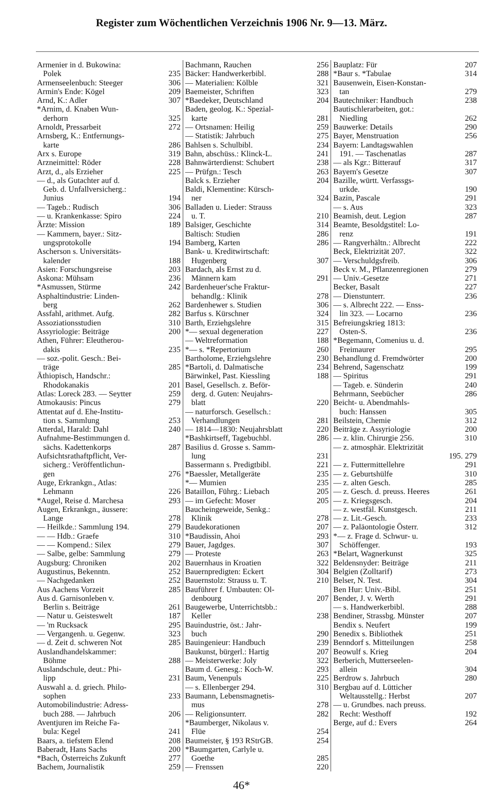Register zum Wöchentlichen Verzeichnis 1906 Nr. 9—13. März.
Armenier in d. Bukowina:
Polek 235
Armenseelenbuch: Steeger 306
Armin's Ende: Kögel 209
Arnd, K.: Adler 307
*Arnim, d. Knaben Wun-
derhorn 325
Arnoldt, Pressarbeit 272
Arnsberg, K.: Entfernungs-
karte 286
Arx s. Europe 319
Arzneimittel: Röder 228
Arzt, d., als Erzieher 225
— d., als Gutachter auf d.
Geb. d. Unfallversicherg.:
Junius 194
— Tageb.: Rudisch 306
— u. Krankenkasse: Spiro 224
Ärzte: Mission 189
— Kammern, bayer.: Sitz-
ungsprotokolle 194
Ascherson s. Universitäts-
kalender 188
Asien: Forschungsreise 203
Askona: Mühsam 236
*Asmussen, Stürme 242
Asphaltindustrie: Linden-
berg 262
Assfahl, arithmet. Aufg. 282
Assoziationsstudien 310
Assyriologie: Beiträge 200
Athen, Führer: Eleutherou-
dakis 235
— soz.-polit. Gesch.: Bei-
träge 285
Äthiopisch, Handschr.:
Rhodokanakis 201
Atlas: Loreck 283. — Seytter 259
Atmokausis: Pincus 279
Attentat auf d. Ehe-Institu-
tion s. Sammlung 253
Atterdal, Harald: Dahl 240
Aufnahme-Bestimmungen d.
sächs. Kadettenkorps 287
Aufsichtsrathaftpflicht, Ver-
sicherg.: Veröffentlichun-
gen 276
Auge, Erkrankgn., Atlas:
Lehmann 226
*Augel, Reise d. Marchesa 293
Augen, Erkrankgn., äussere:
Lange 278
— Heilkde.: Sammlung 194. 279
— — Hdb.: Graefe 310
— — Kompend.: Silex 279
— Salbe, gelbe: Sammlung 279
Augsburg: Chroniken 202
Augustinus, Bekenntn. 252
— Nachgedanken 252
Aus Aachens Vorzeit 285
Aus d. Garnisonleben v.
Berlin s. Beiträge 261
— Natur u. Geisteswelt 187
— 'm Rucksack 295
— Vergangenh. u. Gegenw. 323
— d. Zeit d. schweren Not 285
Auslandhandelskammer:
Böhme 288
Auslandschule, deut.: Phi-
lipp 231
Auswahl a. d. griech. Philo-
sophen 233
Automobilindustrie: Adress-
buch 288. — Jahrbuch 206
Aventjuren im Reiche Fa-
bula: Kegel 241
Baars, a. tiefstem Elend 208
Baberadt, Hans Sachs 200
*Bach, Österreichs Zukunft 277
Bachem, Journalistik 259
Bachmann, Rauchen 256
Bäcker: Handwerkerbibl. 288
— Materialien: Kölble 321
Baemeister, Schriften 323
*Baedeker, Deutschland 204
Baden, geolog. K.: Spezial-
karte 281
— Ortsnamen: Heilig 259
— Statistik: Jahrbuch 275
Bahlsen s. Schulbibl. 234
Bahn, abschüss.: Klinck-L. 241
Bahnwärterdienst: Schubert 238
— Prüfgn.: Tesch 263
Balck s. Erzieher 204
Baldi, Klementine: Kürsch-
ner 324
Balladen u. Lieder: Strauss
u. T. 210
Balsiger, Geschichte 314
Baltisch: Studien 286
Bamberg, Karten 286
Bank- u. Kreditwirtschaft:
Hugenberg 307
Bardach, als Ernst zu d.
Männern kam 291
Bardenheuer'sche Fraktur-
behandlg.: Klinik 278
Bardenhewer s. Studien 306
Barfus s. Kürschner 324
Barth, Erziehgslehre 315
*— sexual degeneration 227
— Weltreformation 188
*— s. *Repertorium 260
Bartholome, Erziehgslehre 230
*Bartoli, d. Dalmatische 234
Bärwinkel, Past. Kiessling 188
Basel, Gesellsch. z. Beför-
derg. d. Guten: Neujahrs-
blatt 220
— naturforsch. Gesellsch.:
Verhandlungen 281
— 1814—1830: Neujahrsblatt 220
*Bashkirtseff, Tagebuchbl. 286
Basilius d. Grosse s. Samm-
lung 231
Bassermann s. Predigtbibl. 221
*Baessler, Metallgeräte 235
*— Mumien 235
Bataillon, Führg.: Liebach 205
— im Gefecht: Moser 205
Baucheingeweide, Senkg.:
Klinik 278
Baudekorationen 207
*Baudissin, Ahoi 293
Bauer, Jagdges. 307
— Proteste 263
Bauernhaus in Kroatien 322
Bauernpredigten: Eckert 304
Bauernstolz: Strauss u. T. 210
Bauführer f. Umbauten: Ol-
denbourg 207
Baugewerbe, Unterrichtsbb.:
Keller 238
Bauindustrie, öst.: Jahr-
buch 290
Bauingenieur: Handbuch 239
Baukunst, bürgerl.: Hartig 207
— Meisterwerke: Joly 322
Baum d. Genesg.: Koch-W. 293
Baum, Venenpuls 225
— s. Ellenberger 294. 310
Baumann, Lebensmagnetis-
mus 278
— Religionsunterr. 282
*Baumberger, Nikolaus v.
Flüe 254
Baumeister, § 193 RStrGB. 254
*Baumgarten, Carlyle u.
Goethe 285
— Frenssen 220
Bauplatz: Für 207
*Baur s. *Tabulae 314
Bausenwein, Eisen-Konstan-
tan 279
Bautechniker: Handbuch 238
Bautischlerarbeiten, got.:
Niedling 262
Bauwerke: Details 290
Bayer, Menstruation 256
Bayern: Landtagswahlen
191. — Taschenatlas 287
— als Kgr.: Bitterauf 317
Bayern's Gesetze 307
Bazille, württ. Verfassgs-
urkde. 190
Bazin, Pascale 291
— s. Aus 323
Beamish, deut. Legion 287
Beamte, Besoldgstitel: Lo-
renz 191
— Rangverhältn.: Albrecht 222
Beck, Elektrizität 207. 322
— Verschuldgsfreib. 306
Beck v. M., Pflanzenregionen 279
— Univ.-Gesetze 271
Becker, Basalt 227
— Dienstunterr. 236
— s. Albrecht 222. — Enss-
lin 323. — Locarno 236
Befreiungskrieg 1813:
Osten-S. 236
*Begemann, Comenius u. d.
Freimaurer 295
Behandlung d. Fremdwörter 200
Behrend, Sagenschatz 199
— Spiritus 291
— Tageb. e. Sünderin 240
Behrmann, Seebücher 286
Beicht- u. Abendmahls-
buch: Hanssen 305
Beilstein, Chemie 312
Beiträge z. Assyriologie 200
— z. klin. Chirurgie 256. 310
— z. atmosphär. Elektrizität
195. 279
— z. Futtermittellehre 291
— z. Geburtshülfe 310
— z. alten Gesch. 285
— z. Gesch. d. preuss. Heeres 261
— z. Kriegsgesch. 204
— z. westfäl. Kunstgesch. 211
— z. Lit.-Gesch. 233
— z. Paläontologie Österr. 312
*— z. Frage d. Schwur- u.
Schöffenger. 193
*Belart, Wagnerkunst 325
Beldensnyder: Beiträge 211
Belgien (Zolltarif) 273
Belser, N. Test. 304
Ben Hur: Univ.-Bibl. 251
Bender, J. v. Werth 291
— s. Handwerkerbibl. 288
Bendiner, Strassbg. Münster 207
Bendix s. Neufert 199
Benedix s. Bibliothek 251
Benndorf s. Mitteilungen 258
Beowulf s. Krieg 204
Berberich, Mutterseelen-
allein 304
Berdrow s. Jahrbuch 280
Bergbau auf d. Lütticher
Weltausstellg.: Herbst 207
— u. Grundbes. nach preuss.
Recht: Westhoff 192
Berge, auf d.: Evers 264
46*